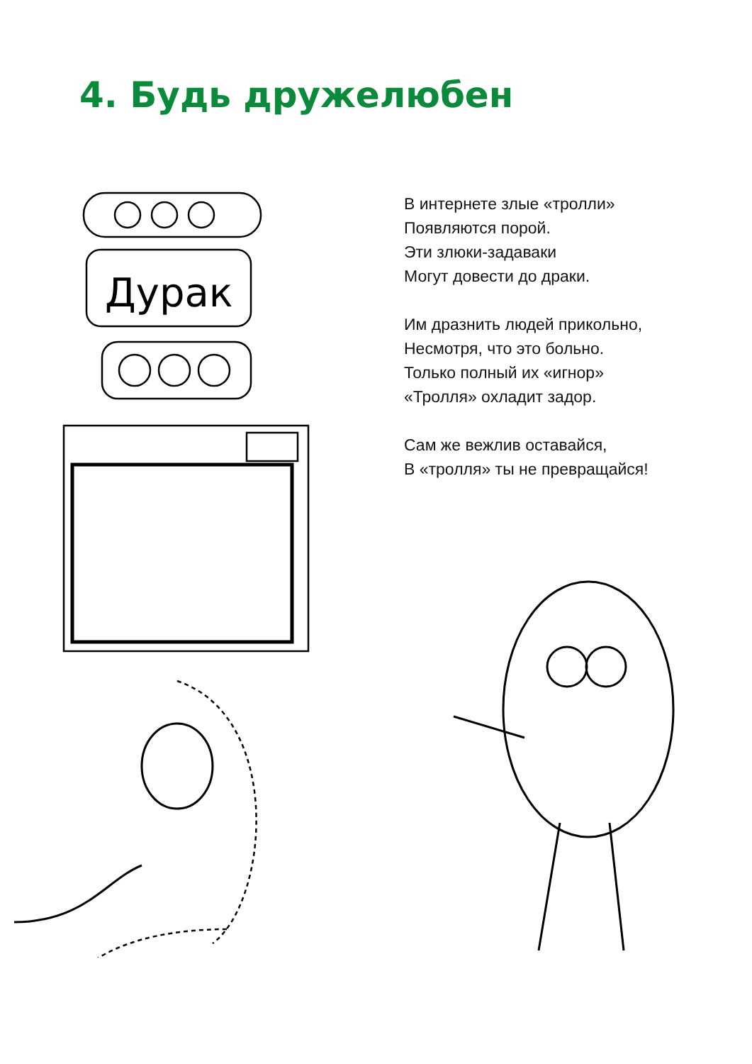4. Будь дружелюбен
Дурак
В интернете злые «тролли»
Появляются порой.
Эти злюки-задаваки
Могут довести до драки.
Им дразнить людей прикольно,
Несмотря, что это больно.
Только полный их «игнор»
«Тролля» охладит задор.
Сам же вежлив оставайся,
В «тролля» ты не превращайся!